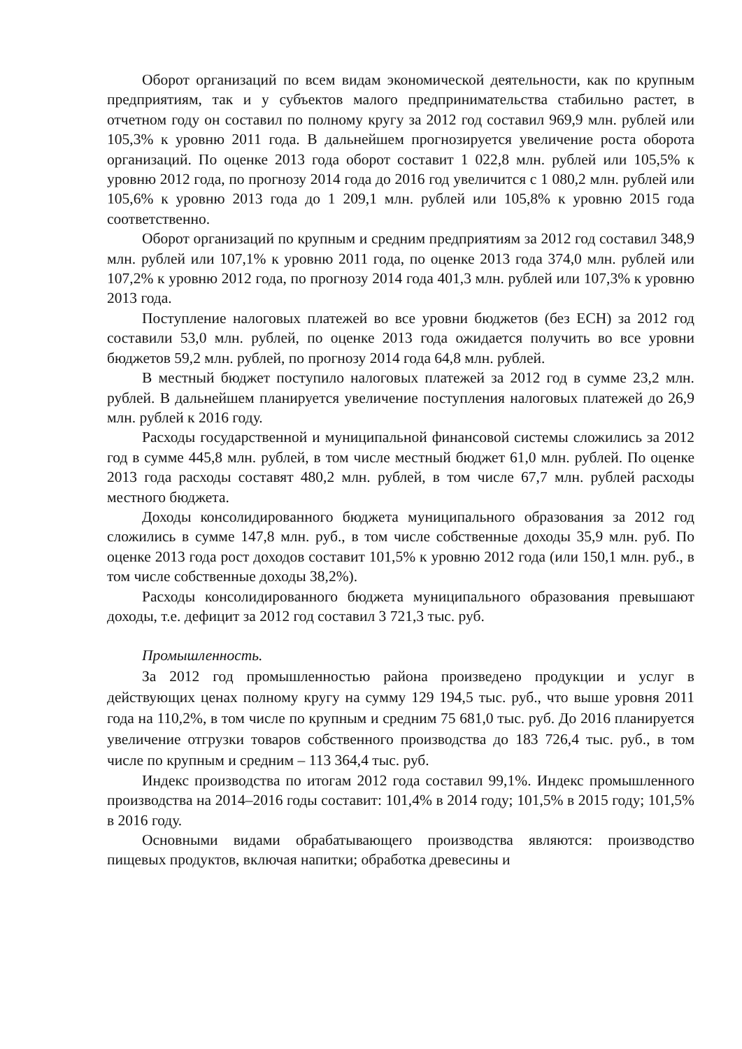Оборот организаций по всем видам экономической деятельности, как по крупным предприятиям, так и у субъектов малого предпринимательства стабильно растет, в отчетном году он составил по полному кругу за 2012 год составил 969,9 млн. рублей или 105,3% к уровню 2011 года. В дальнейшем прогнозируется увеличение роста оборота организаций. По оценке 2013 года оборот составит 1 022,8 млн. рублей или 105,5% к уровню 2012 года, по прогнозу 2014 года до 2016 год увеличится с 1 080,2 млн. рублей или 105,6% к уровню 2013 года до 1 209,1 млн. рублей или 105,8% к уровню 2015 года соответственно.
Оборот организаций по крупным и средним предприятиям за 2012 год составил 348,9 млн. рублей или 107,1% к уровню 2011 года, по оценке 2013 года 374,0 млн. рублей или 107,2% к уровню 2012 года, по прогнозу 2014 года 401,3 млн. рублей или 107,3% к уровню 2013 года.
Поступление налоговых платежей во все уровни бюджетов (без ЕСН) за 2012 год составили 53,0 млн. рублей, по оценке 2013 года ожидается получить во все уровни бюджетов 59,2 млн. рублей, по прогнозу 2014 года 64,8 млн. рублей.
В местный бюджет поступило налоговых платежей за 2012 год в сумме 23,2 млн. рублей. В дальнейшем планируется увеличение поступления налоговых платежей до 26,9 млн. рублей к 2016 году.
Расходы государственной и муниципальной финансовой системы сложились за 2012 год в сумме 445,8 млн. рублей, в том числе местный бюджет 61,0 млн. рублей. По оценке 2013 года расходы составят 480,2 млн. рублей, в том числе 67,7 млн. рублей расходы местного бюджета.
Доходы консолидированного бюджета муниципального образования за 2012 год сложились в сумме 147,8 млн. руб., в том числе собственные доходы 35,9 млн. руб. По оценке 2013 года рост доходов составит 101,5% к уровню 2012 года (или 150,1 млн. руб., в том числе собственные доходы 38,2%).
Расходы консолидированного бюджета муниципального образования превышают доходы, т.е. дефицит за 2012 год составил 3 721,3 тыс. руб.
Промышленность.
За 2012 год промышленностью района произведено продукции и услуг в действующих ценах полному кругу на сумму 129 194,5 тыс. руб., что выше уровня 2011 года на 110,2%, в том числе по крупным и средним 75 681,0 тыс. руб. До 2016 планируется увеличение отгрузки товаров собственного производства до 183 726,4 тыс. руб., в том числе по крупным и средним – 113 364,4 тыс. руб.
Индекс производства по итогам 2012 года составил 99,1%. Индекс промышленного производства на 2014–2016 годы составит: 101,4% в 2014 году; 101,5% в 2015 году; 101,5% в 2016 году.
Основными видами обрабатывающего производства являются: производство пищевых продуктов, включая напитки; обработка древесины и